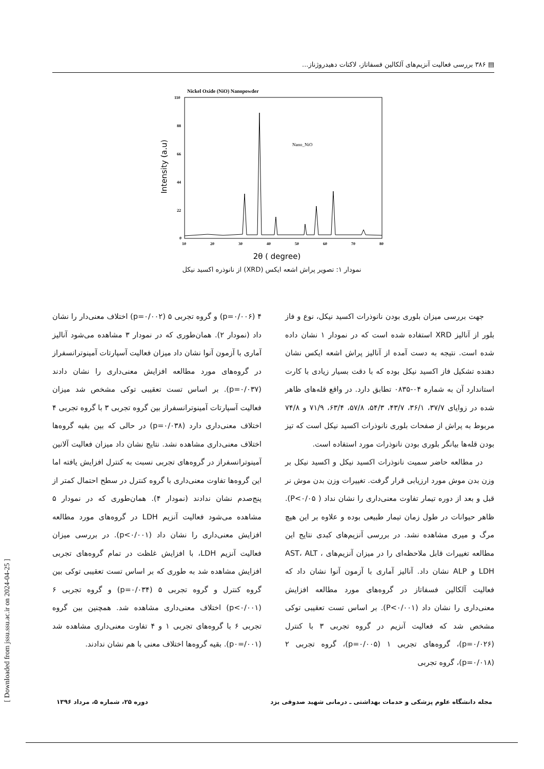▤ ۳۸۶ بررسی فعالیت آنزیم‌های آلکالین فسفاتاز، لاکتات دهیدروژناز...
Nickel Oxide (NiO) Nanopowder
110
88
66
44
22
0
10
20
30
40
50
60
70
80
Nano_NiO
Intensity (a.u)
2θ ( degree)
نمودار ۱: تصویر پراش اشعه ایکس (XRD) از نانوذره اکسید نیکل
جهت بررسی میزان بلوری بودن نانوذرات اکسید نیکل، نوع و فاز بلور از آنالیز XRD استفاده شده است که در نمودار ۱ نشان داده شده است. نتیجه به دست آمده از آنالیز پراش اشعه ایکس نشان دهنده تشکیل فاز اکسید نیکل بوده که با دقت بسیار زیادی با کارت استاندارد آن به شماره ۰۴-۰۸۳۵ تطابق دارد. در واقع قله‌های ظاهر شده در زوایای ۳۷/۷، ۳۶/۱، ۴۳/۷، ۵۴/۳، ۵۷/۸، ۶۳/۴، ۷۱/۹ و ۷۴/۸ مربوط به پراش از صفحات بلوری نانوذرات اکسید نیکل است که تیز بودن قله‌ها بیانگر بلوری بودن نانوذرات مورد استفاده است.
در مطالعه حاضر سمیت نانوذرات اکسید نیکل و اکسید نیکل بر وزن بدن موش مورد ارزیابی قرار گرفت. تغییرات وزن بدن موش نر قبل و بعد از دوره تیمار تفاوت معنی‌داری را نشان نداد ( P<۰/۰۵). ظاهر حیوانات در طول زمان تیمار طبیعی بوده و علاوه بر این هیچ مرگ و میری مشاهده نشد. در بررسی آنزیم‌های کبدی نتایج این مطالعه تغییرات قابل ملاحظه‌ای را در میزان آنزیم‌های AST، ALT ، LDH و ALP نشان داد. آنالیز آماری با آزمون آنوا نشان داد که فعالیت آلکالین فسفاتاز در گروه‌های مورد مطالعه افزایش معنی‌داری را نشان داد (P<۰/۰۰۱). بر اساس تست تعقیبی توکی مشخص شد که فعالیت آنزیم در گروه تجربی ۳ با کنترل (p=۰/۰۲۶)، گروه‌های تجربی ۱ (p=۰/۰۰۵)، گروه تجربی ۲ (p=۰/۰۱۸)، گروه تجربی
۴ (p=۰/۰۰۶) و گروه تجربی ۵ (p=۰/۰۰۲) اختلاف معنی‌دار را نشان داد (نمودار ۲). همان‌طوری که در نمودار ۳ مشاهده می‌شود آنالیز آماری با آزمون آنوا نشان داد میزان فعالیت آسپارتات آمینوترانسفراز در گروه‌های مورد مطالعه افزایش معنی‌داری را نشان دادند (p=۰/۰۳۷). بر اساس تست تعقیبی توکی مشخص شد میزان فعالیت آسپارتات آمینوترانسفراز بین گروه تجربی ۳ با گروه تجربی ۴ اختلاف معنی‌داری دارد (p=۰/۰۳۸) در حالی که بین بقیه گروه‌ها اختلاف معنی‌داری مشاهده نشد. نتایج نشان داد میزان فعالیت آلانین آمینوترانسفراز در گروه‌های تجربی نسبت به کنترل افزایش یافته اما این گروه‌ها تفاوت معنی‌داری با گروه کنترل در سطح احتمال کمتر از پنج‌صدم نشان ندادند (نمودار ۴). همان‌طوری که در نمودار ۵ مشاهده می‌شود فعالیت آنزیم LDH در گروه‌های مورد مطالعه افزایش معنی‌داری را نشان داد (p<۰/۰۰۱). در بررسی میزان فعالیت آنزیم LDH، با افزایش غلظت در تمام گروه‌های تجربی افزایش مشاهده شد به طوری که بر اساس تست تعقیبی توکی بین گروه کنترل و گروه تجربی ۵ (p=۰/۰۳۴) و گروه تجربی ۶ (p<۰/۰۰۱) اختلاف معنی‌داری مشاهده شد. همچنین بین گروه تجربی ۶ با گروه‌های تجربی ۱ و ۴ تفاوت معنی‌داری مشاهده شد (p۰=/۰۰۱). بقیه گروه‌ها اختلاف معنی با هم نشان ندادند.
[ Downloaded from jssu.ssu.ac.ir on 2024-04-25 ]
مجله دانشگاه علوم پزشکی و خدمات بهداشتی ـ درمانی شهید صدوقی یزد دوره ۲۵، شماره ۵، مرداد ۱۳۹۶